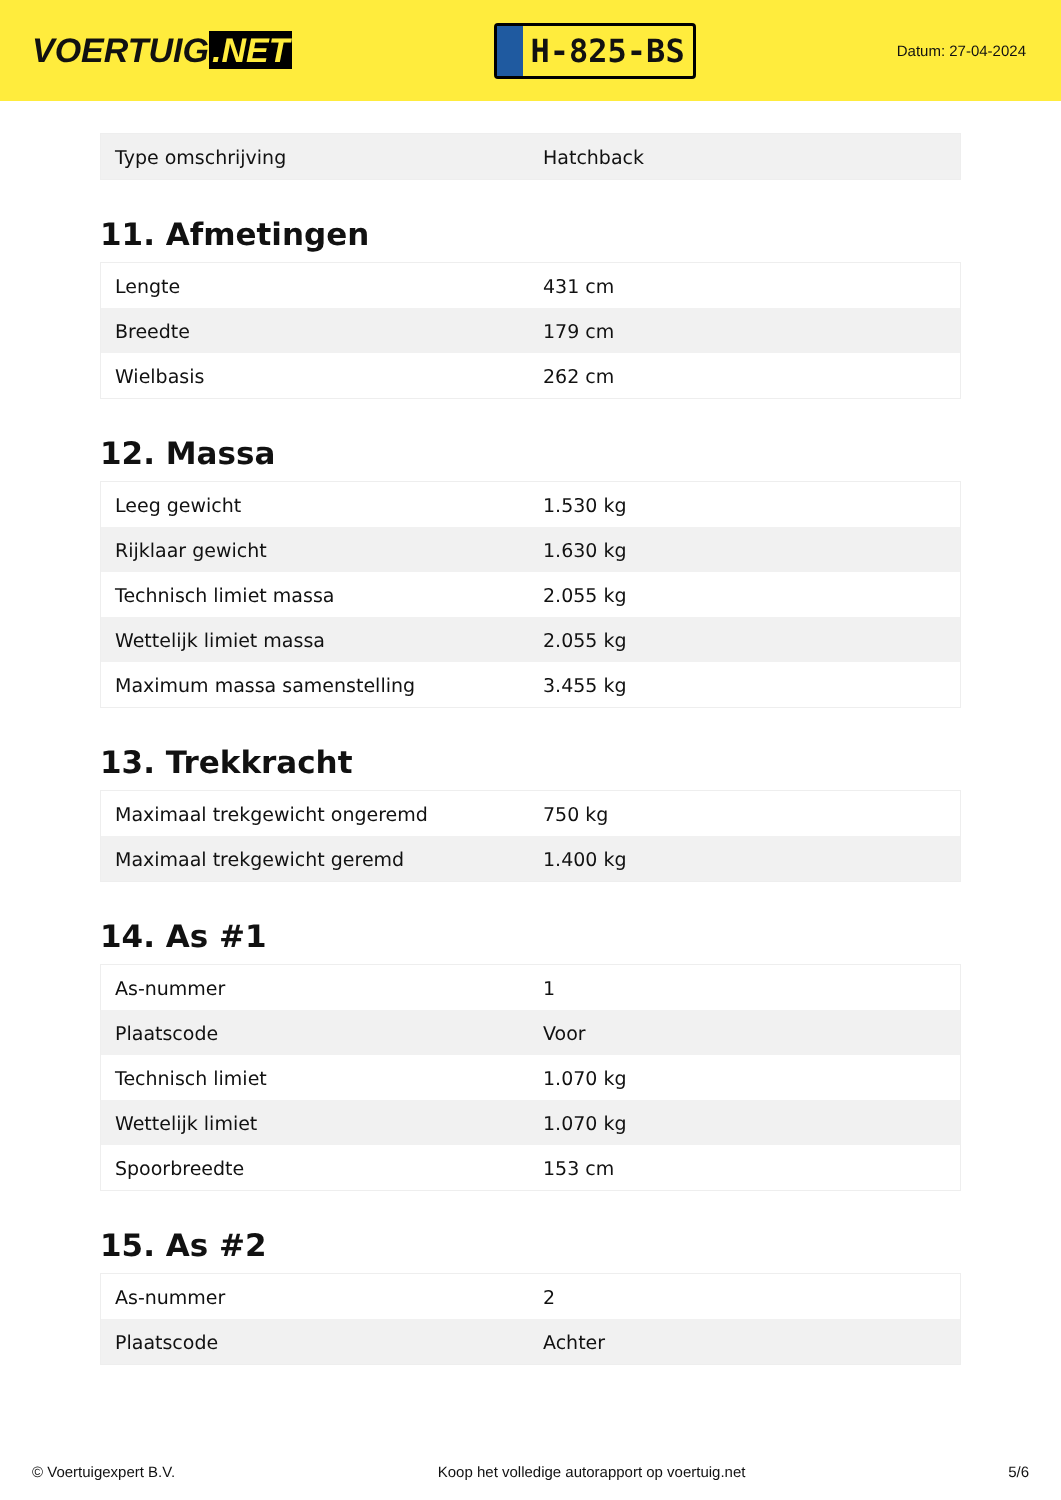VOERTUIG.NET
H-825-BS
Datum: 27-04-2024
| Type omschrijving | Hatchback |
11. Afmetingen
| Lengte | 431 cm |
| Breedte | 179 cm |
| Wielbasis | 262 cm |
12. Massa
| Leeg gewicht | 1.530 kg |
| Rijklaar gewicht | 1.630 kg |
| Technisch limiet massa | 2.055 kg |
| Wettelijk limiet massa | 2.055 kg |
| Maximum massa samenstelling | 3.455 kg |
13. Trekkracht
| Maximaal trekgewicht ongeremd | 750 kg |
| Maximaal trekgewicht geremd | 1.400 kg |
14. As #1
| As-nummer | 1 |
| Plaatscode | Voor |
| Technisch limiet | 1.070 kg |
| Wettelijk limiet | 1.070 kg |
| Spoorbreedte | 153 cm |
15. As #2
| As-nummer | 2 |
| Plaatscode | Achter |
© Voertuigexpert B.V. Koop het volledige autorapport op voertuig.net 5/6